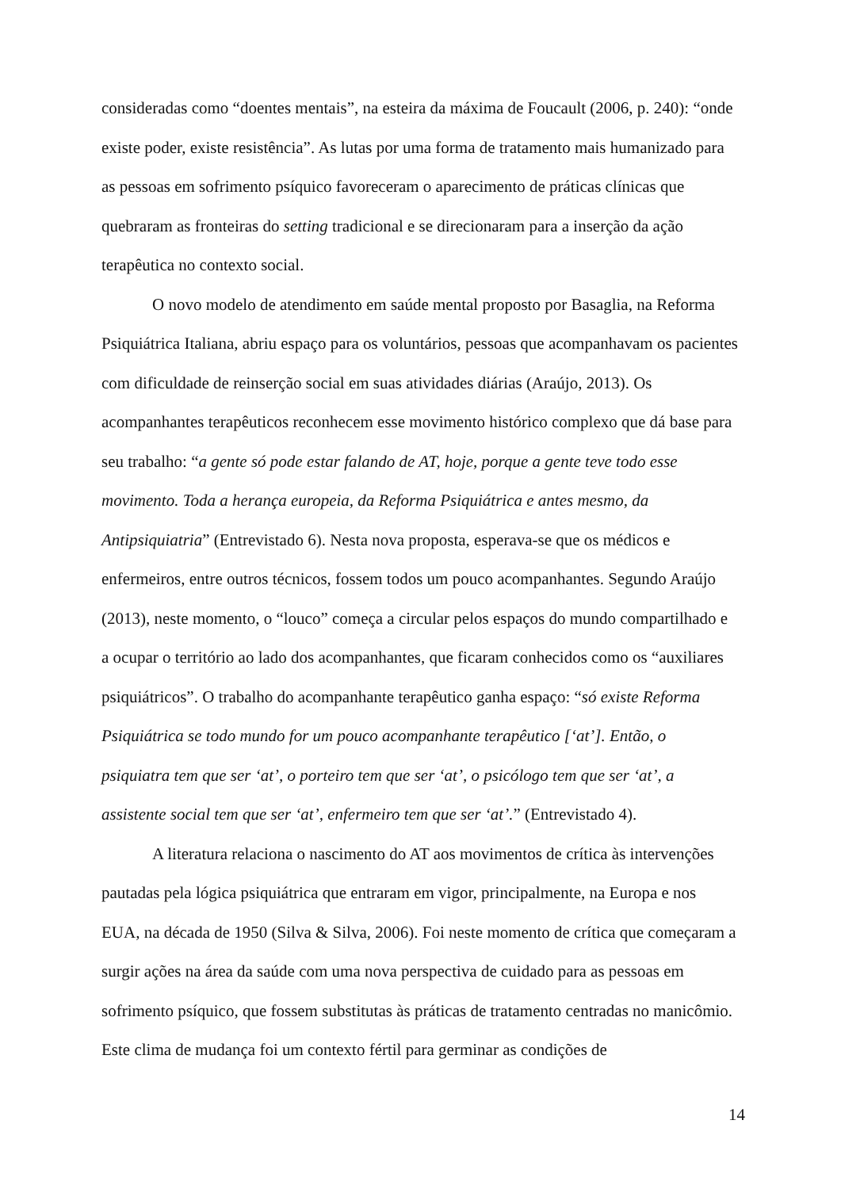consideradas como “doentes mentais”, na esteira da máxima de Foucault (2006, p. 240): “onde existe poder, existe resistência”. As lutas por uma forma de tratamento mais humanizado para as pessoas em sofrimento psíquico favoreceram o aparecimento de práticas clínicas que quebraram as fronteiras do setting tradicional e se direcionaram para a inserção da ação terapêutica no contexto social.
O novo modelo de atendimento em saúde mental proposto por Basaglia, na Reforma Psiquiátrica Italiana, abriu espaço para os voluntários, pessoas que acompanhavam os pacientes com dificuldade de reinserção social em suas atividades diárias (Araújo, 2013). Os acompanhantes terapêuticos reconhecem esse movimento histórico complexo que dá base para seu trabalho: “a gente só pode estar falando de AT, hoje, porque a gente teve todo esse movimento. Toda a herança europeia, da Reforma Psiquiátrica e antes mesmo, da Antipsiquiatria” (Entrevistado 6). Nesta nova proposta, esperava-se que os médicos e enfermeiros, entre outros técnicos, fossem todos um pouco acompanhantes. Segundo Araújo (2013), neste momento, o “louco” começa a circular pelos espaços do mundo compartilhado e a ocupar o território ao lado dos acompanhantes, que ficaram conhecidos como os “auxiliares psiquiátricos”. O trabalho do acompanhante terapêutico ganha espaço: “só existe Reforma Psiquiátrica se todo mundo for um pouco acompanhante terapêutico [‘at’]. Então, o psiquiatra tem que ser ‘at’, o porteiro tem que ser ‘at’, o psicólogo tem que ser ‘at’, a assistente social tem que ser ‘at’, enfermeiro tem que ser ‘at’.” (Entrevistado 4).
A literatura relaciona o nascimento do AT aos movimentos de crítica às intervenções pautadas pela lógica psiquiátrica que entraram em vigor, principalmente, na Europa e nos EUA, na década de 1950 (Silva & Silva, 2006). Foi neste momento de crítica que começaram a surgir ações na área da saúde com uma nova perspectiva de cuidado para as pessoas em sofrimento psíquico, que fossem substitutas às práticas de tratamento centradas no manicômio. Este clima de mudança foi um contexto fértil para germinar as condições de
14